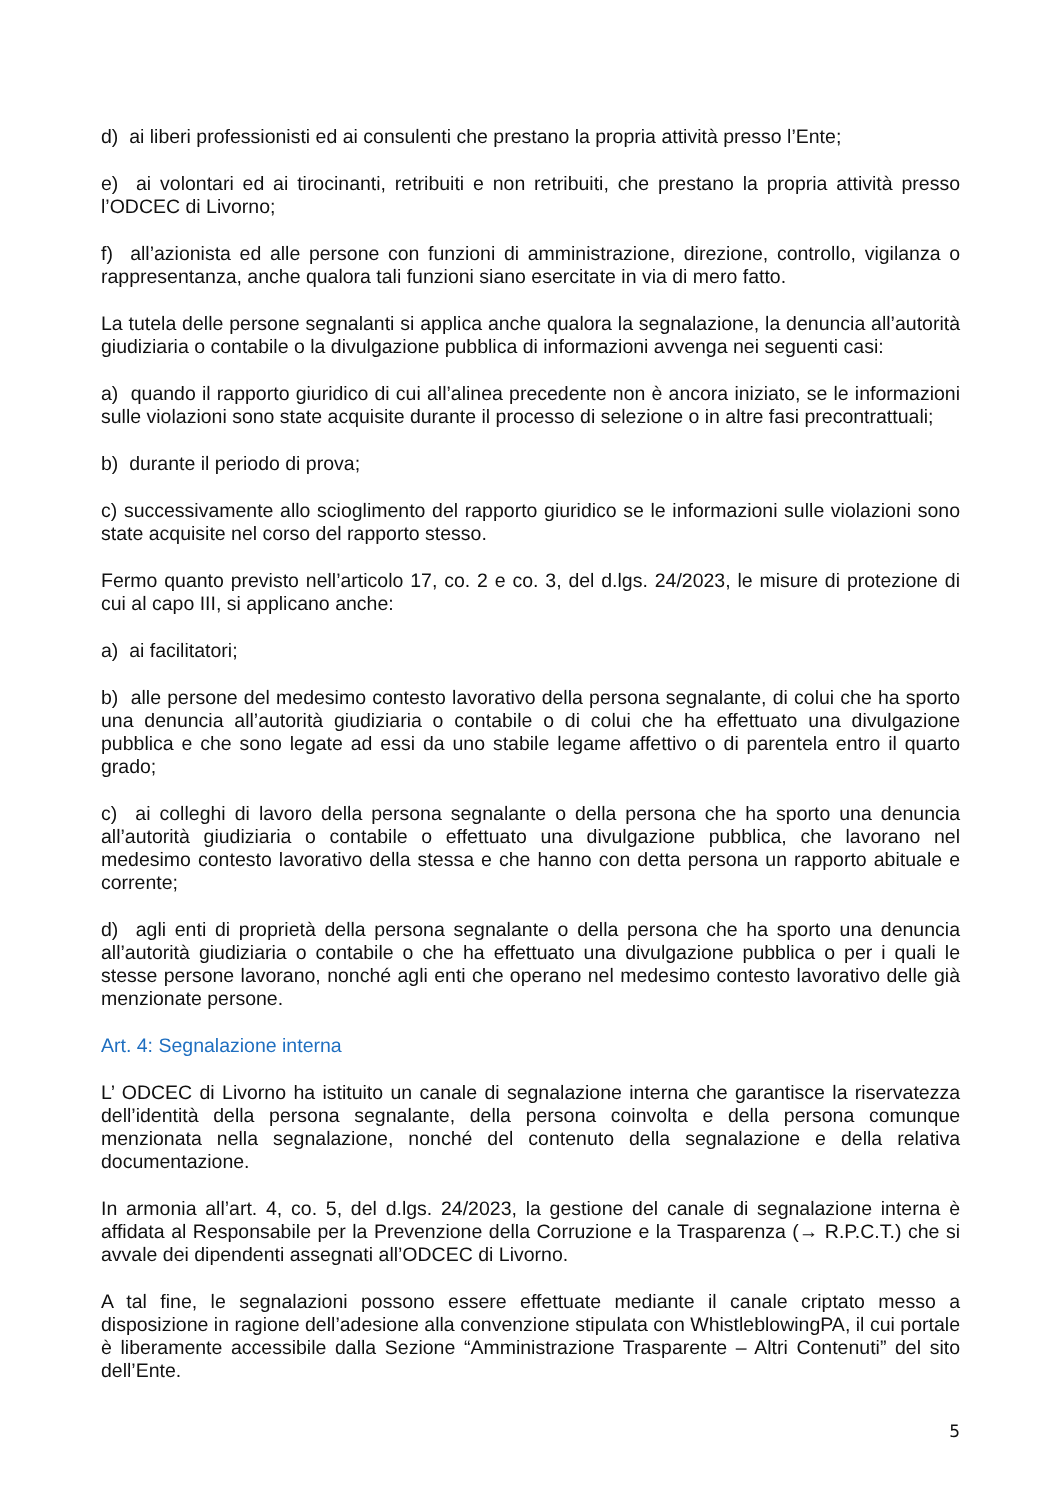d) ai liberi professionisti ed ai consulenti che prestano la propria attività presso l’Ente;
e) ai volontari ed ai tirocinanti, retribuiti e non retribuiti, che prestano la propria attività presso l’ODCEC di Livorno;
f) all’azionista ed alle persone con funzioni di amministrazione, direzione, controllo, vigilanza o rappresentanza, anche qualora tali funzioni siano esercitate in via di mero fatto.
La tutela delle persone segnalanti si applica anche qualora la segnalazione, la denuncia all’autorità giudiziaria o contabile o la divulgazione pubblica di informazioni avvenga nei seguenti casi:
a) quando il rapporto giuridico di cui all’alinea precedente non è ancora iniziato, se le informazioni sulle violazioni sono state acquisite durante il processo di selezione o in altre fasi precontrattuali;
b) durante il periodo di prova;
c) successivamente allo scioglimento del rapporto giuridico se le informazioni sulle violazioni sono state acquisite nel corso del rapporto stesso.
Fermo quanto previsto nell’articolo 17, co. 2 e co. 3, del d.lgs. 24/2023, le misure di protezione di cui al capo III, si applicano anche:
a) ai facilitatori;
b) alle persone del medesimo contesto lavorativo della persona segnalante, di colui che ha sporto una denuncia all’autorità giudiziaria o contabile o di colui che ha effettuato una divulgazione pubblica e che sono legate ad essi da uno stabile legame affettivo o di parentela entro il quarto grado;
c) ai colleghi di lavoro della persona segnalante o della persona che ha sporto una denuncia all’autorità giudiziaria o contabile o effettuato una divulgazione pubblica, che lavorano nel medesimo contesto lavorativo della stessa e che hanno con detta persona un rapporto abituale e corrente;
d) agli enti di proprietà della persona segnalante o della persona che ha sporto una denuncia all’autorità giudiziaria o contabile o che ha effettuato una divulgazione pubblica o per i quali le stesse persone lavorano, nonché agli enti che operano nel medesimo contesto lavorativo delle già menzionate persone.
Art. 4: Segnalazione interna
L’ ODCEC di Livorno ha istituito un canale di segnalazione interna che garantisce la riservatezza dell’identità della persona segnalante, della persona coinvolta e della persona comunque menzionata nella segnalazione, nonché del contenuto della segnalazione e della relativa documentazione.
In armonia all’art. 4, co. 5, del d.lgs. 24/2023, la gestione del canale di segnalazione interna è affidata al Responsabile per la Prevenzione della Corruzione e la Trasparenza (→ R.P.C.T.) che si avvale dei dipendenti assegnati all’ODCEC di Livorno.
A tal fine, le segnalazioni possono essere effettuate mediante il canale criptato messo a disposizione in ragione dell’adesione alla convenzione stipulata con WhistleblowingPA, il cui portale è liberamente accessibile dalla Sezione “Amministrazione Trasparente – Altri Contenuti” del sito dell’Ente.
5